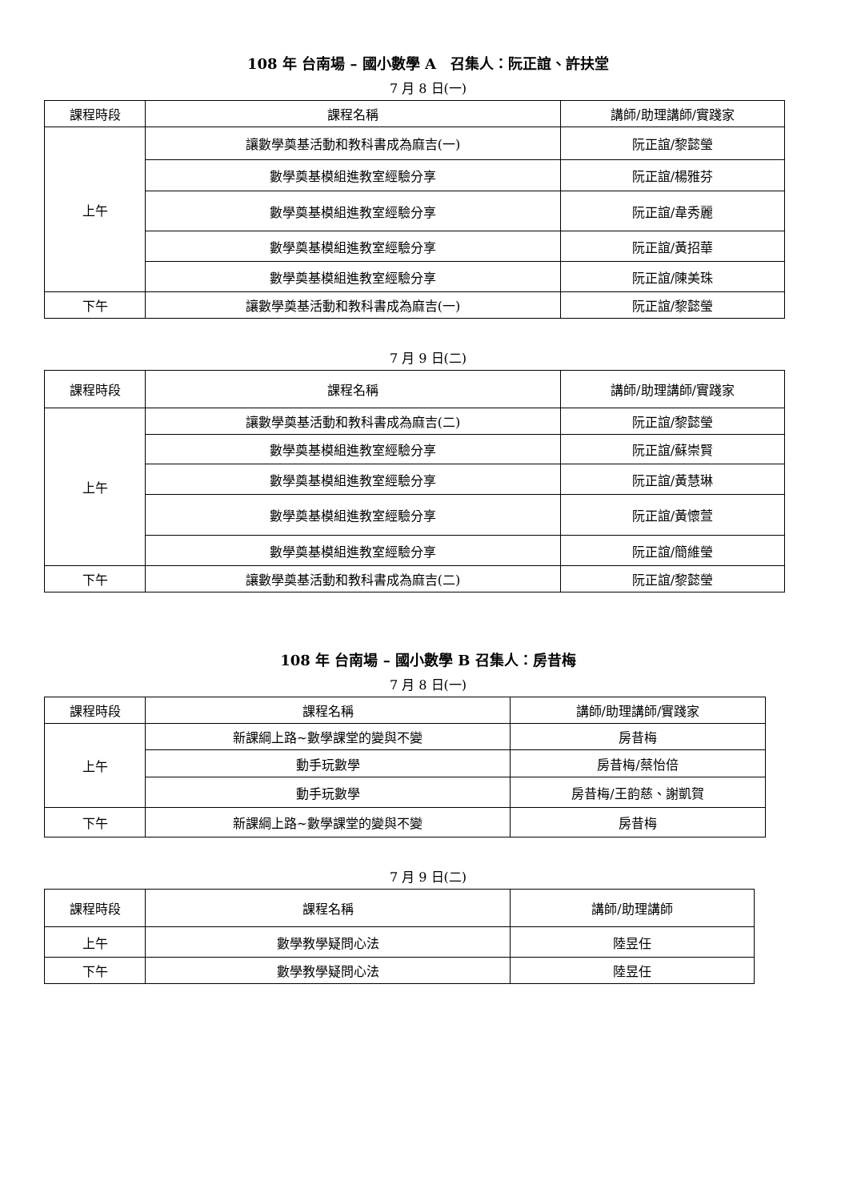108 年 台南場 – 國小數學 A　召集人：阮正誼、許扶堂
7 月 8 日(一)
| 課程時段 | 課程名稱 | 講師/助理講師/實踐家 |
| --- | --- | --- |
| 上午 | 讓數學奠基活動和教科書成為麻吉(一) | 阮正誼/黎懿瑩 |
| | 數學奠基模組進教室經驗分享 | 阮正誼/楊雅芬 |
| | 數學奠基模組進教室經驗分享 | 阮正誼/韋秀麗 |
| | 數學奠基模組進教室經驗分享 | 阮正誼/黃招華 |
| | 數學奠基模組進教室經驗分享 | 阮正誼/陳美珠 |
| 下午 | 讓數學奠基活動和教科書成為麻吉(一) | 阮正誼/黎懿瑩 |
7 月 9 日(二)
| 課程時段 | 課程名稱 | 講師/助理講師/實踐家 |
| --- | --- | --- |
| 上午 | 讓數學奠基活動和教科書成為麻吉(二) | 阮正誼/黎懿瑩 |
| | 數學奠基模組進教室經驗分享 | 阮正誼/蘇崇賢 |
| | 數學奠基模組進教室經驗分享 | 阮正誼/黃慧琳 |
| | 數學奠基模組進教室經驗分享 | 阮正誼/黃懷萱 |
| | 數學奠基模組進教室經驗分享 | 阮正誼/簡維瑩 |
| 下午 | 讓數學奠基活動和教科書成為麻吉(二) | 阮正誼/黎懿瑩 |
108 年 台南場 – 國小數學 B 召集人：房昔梅
7 月 8 日(一)
| 課程時段 | 課程名稱 | 講師/助理講師/實踐家 |
| --- | --- | --- |
| 上午 | 新課綱上路~數學課堂的變與不變 | 房昔梅 |
| | 動手玩數學 | 房昔梅/蔡怡倍 |
| | 動手玩數學 | 房昔梅/王韵慈、謝凱賀 |
| 下午 | 新課綱上路~數學課堂的變與不變 | 房昔梅 |
7 月 9 日(二)
| 課程時段 | 課程名稱 | 講師/助理講師 |
| --- | --- | --- |
| 上午 | 數學教學疑問心法 | 陸昱任 |
| 下午 | 數學教學疑問心法 | 陸昱任 |